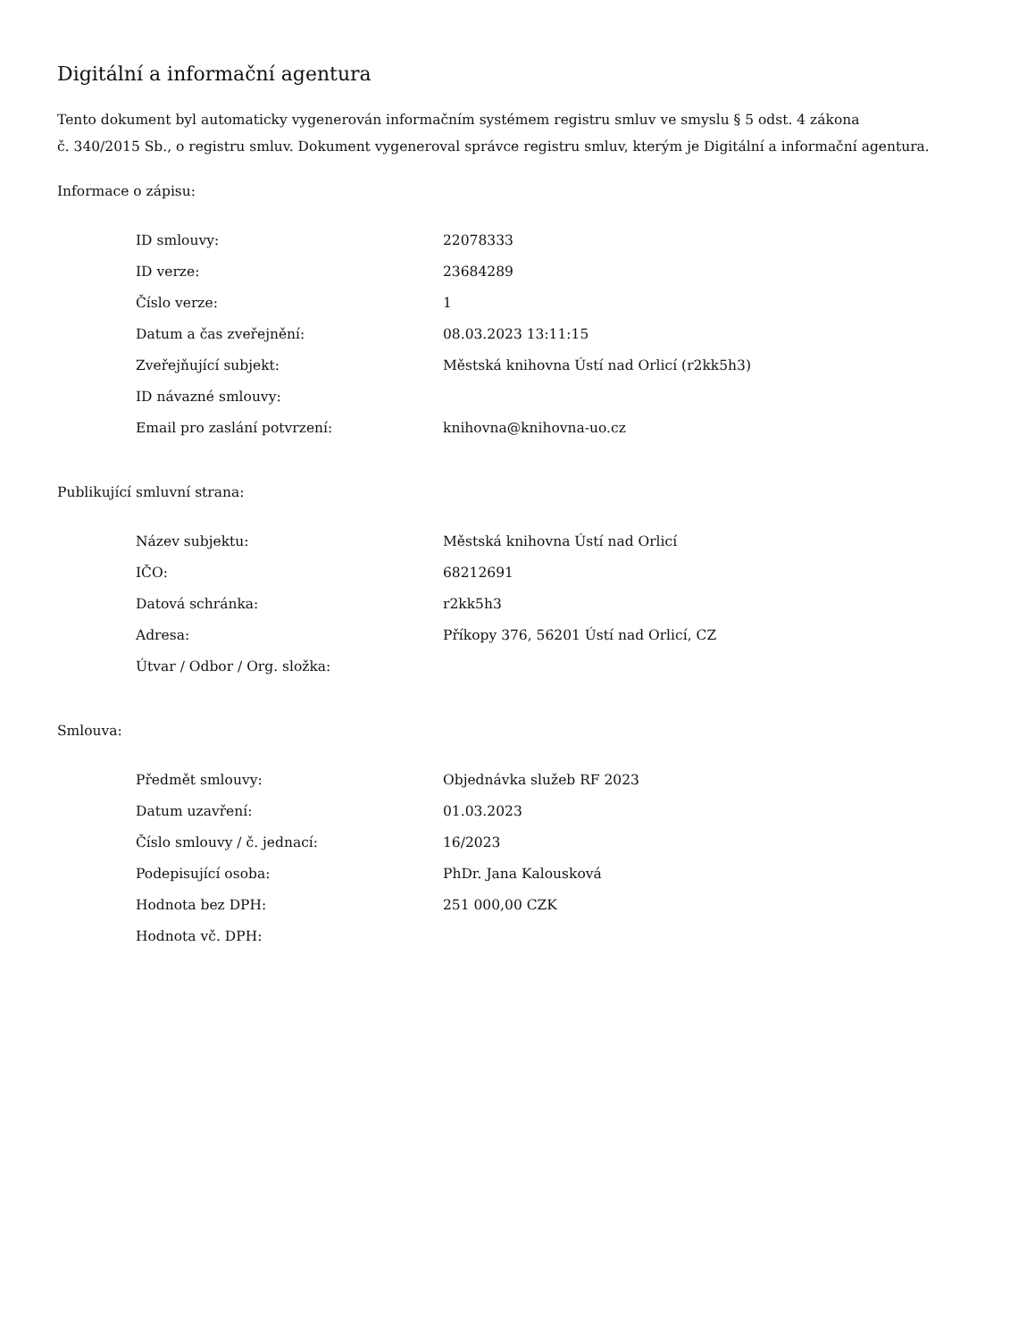Digitální a informační agentura
Tento dokument byl automaticky vygenerován informačním systémem registru smluv ve smyslu § 5 odst. 4 zákona
č. 340/2015 Sb., o registru smluv. Dokument vygeneroval správce registru smluv, kterým je Digitální a informační agentura.
Informace o zápisu:
| ID smlouvy: | 22078333 |
| ID verze: | 23684289 |
| Číslo verze: | 1 |
| Datum a čas zveřejnění: | 08.03.2023 13:11:15 |
| Zveřejňující subjekt: | Městská knihovna Ústí nad Orlicí (r2kk5h3) |
| ID návazné smlouvy: | |
| Email pro zaslání potvrzení: | knihovna@knihovna-uo.cz |
Publikující smluvní strana:
| Název subjektu: | Městská knihovna Ústí nad Orlicí |
| IČO: | 68212691 |
| Datová schránka: | r2kk5h3 |
| Adresa: | Příkopy 376, 56201 Ústí nad Orlicí, CZ |
| Útvar / Odbor / Org. složka: | |
Smlouva:
| Předmět smlouvy: | Objednávka služeb RF 2023 |
| Datum uzavření: | 01.03.2023 |
| Číslo smlouvy / č. jednací: | 16/2023 |
| Podepisující osoba: | PhDr. Jana Kalousková |
| Hodnota bez DPH: | 251 000,00 CZK |
| Hodnota vč. DPH: | |